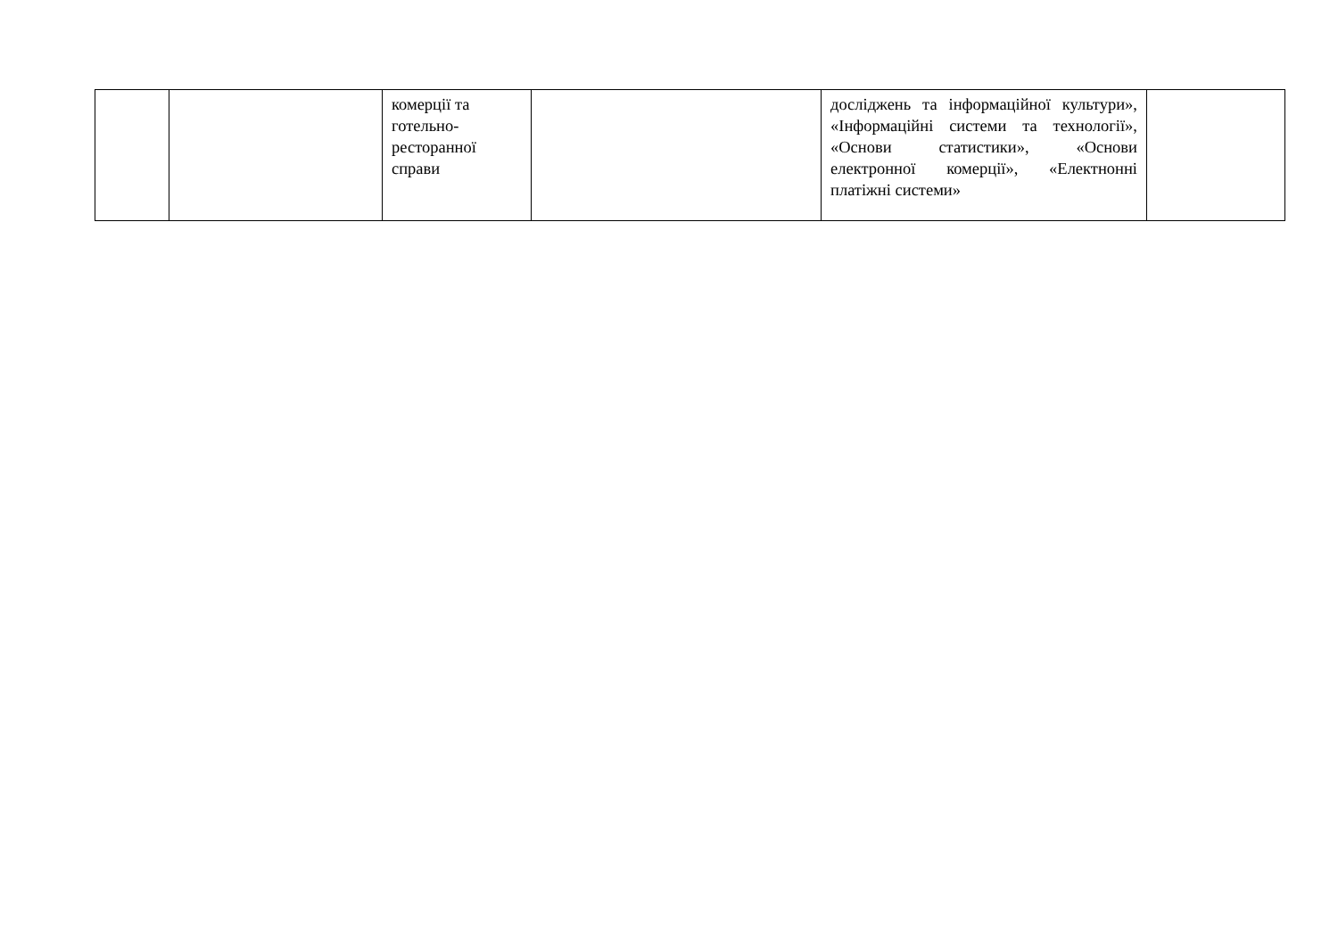| | | комерції та готельно-ресторанної справи | | досліджень та інформаційної культури», «Інформаційні системи та технології», «Основи статистики», «Основи електронної комерції», «Електнонні платіжні системи» | |